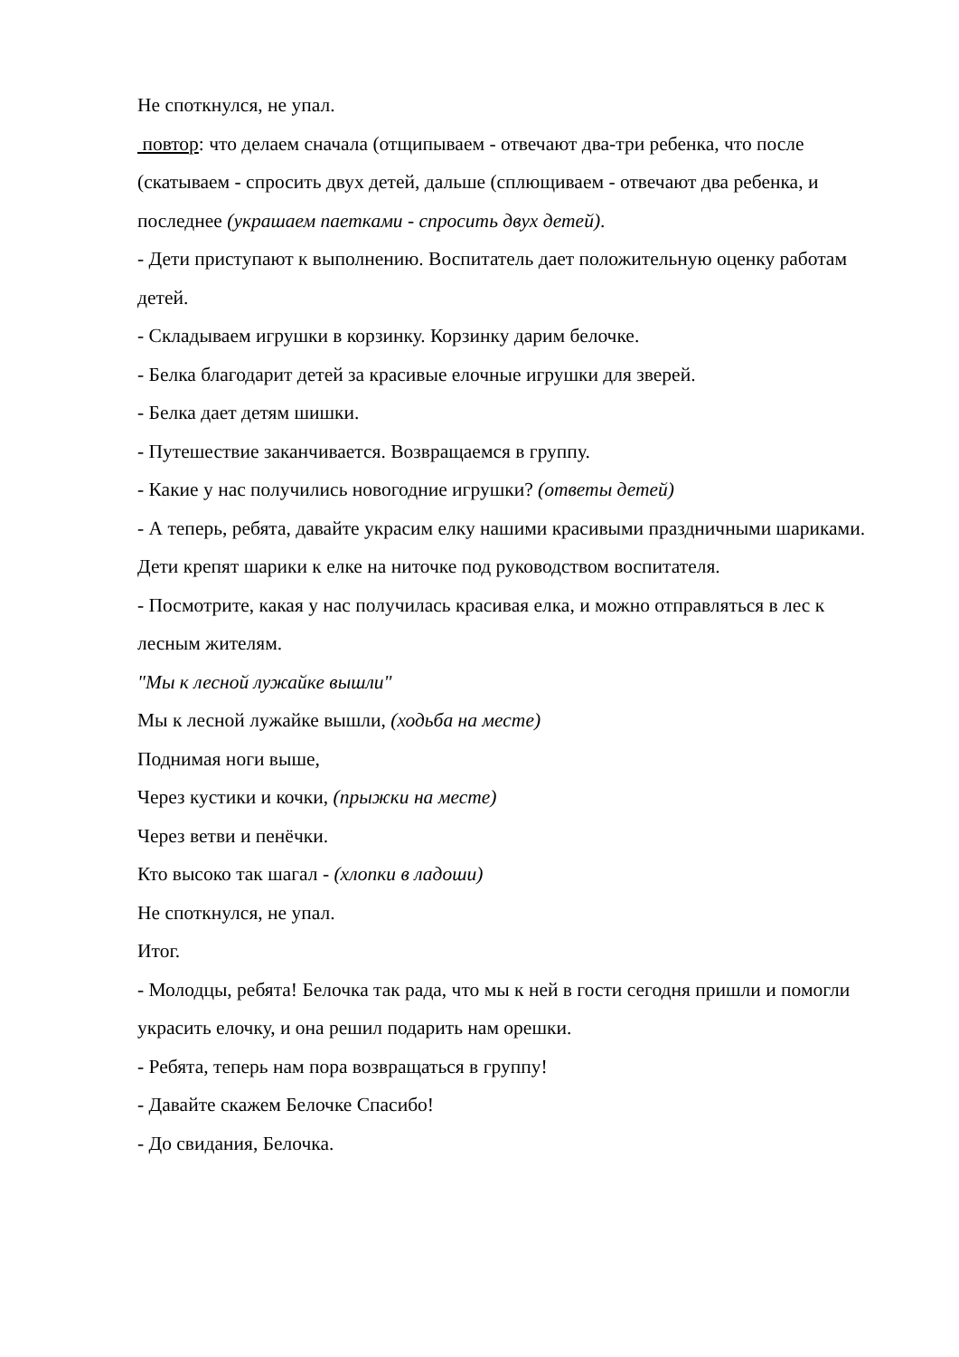Не споткнулся, не упал.
повтор: что делаем сначала (отщипываем - отвечают два-три ребенка, что после (скатываем - спросить двух детей, дальше (сплющиваем - отвечают два ребенка, и последнее (украшаем паетками - спросить двух детей).
- Дети приступают к выполнению. Воспитатель дает положительную оценку работам детей.
- Складываем игрушки в корзинку. Корзинку дарим белочке.
- Белка благодарит детей за красивые елочные игрушки для зверей.
- Белка дает детям шишки.
- Путешествие заканчивается. Возвращаемся в группу.
- Какие у нас получились новогодние игрушки? (ответы детей)
- А теперь, ребята, давайте украсим елку нашими красивыми праздничными шариками.
Дети крепят шарики к елке на ниточке под руководством воспитателя.
- Посмотрите, какая у нас получилась красивая елка, и можно отправляться в лес к лесным жителям.
"Мы к лесной лужайке вышли"
Мы к лесной лужайке вышли, (ходьба на месте)
Поднимая ноги выше,
Через кустики и кочки, (прыжки на месте)
Через ветви и пенёчки.
Кто высоко так шагал - (хлопки в ладоши)
Не споткнулся, не упал.
Итог.
- Молодцы, ребята! Белочка так рада, что мы к ней в гости сегодня пришли и помогли украсить елочку, и она решил подарить нам орешки.
- Ребята, теперь нам пора возвращаться в группу!
- Давайте скажем Белочке Спасибо!
- До свидания, Белочка.